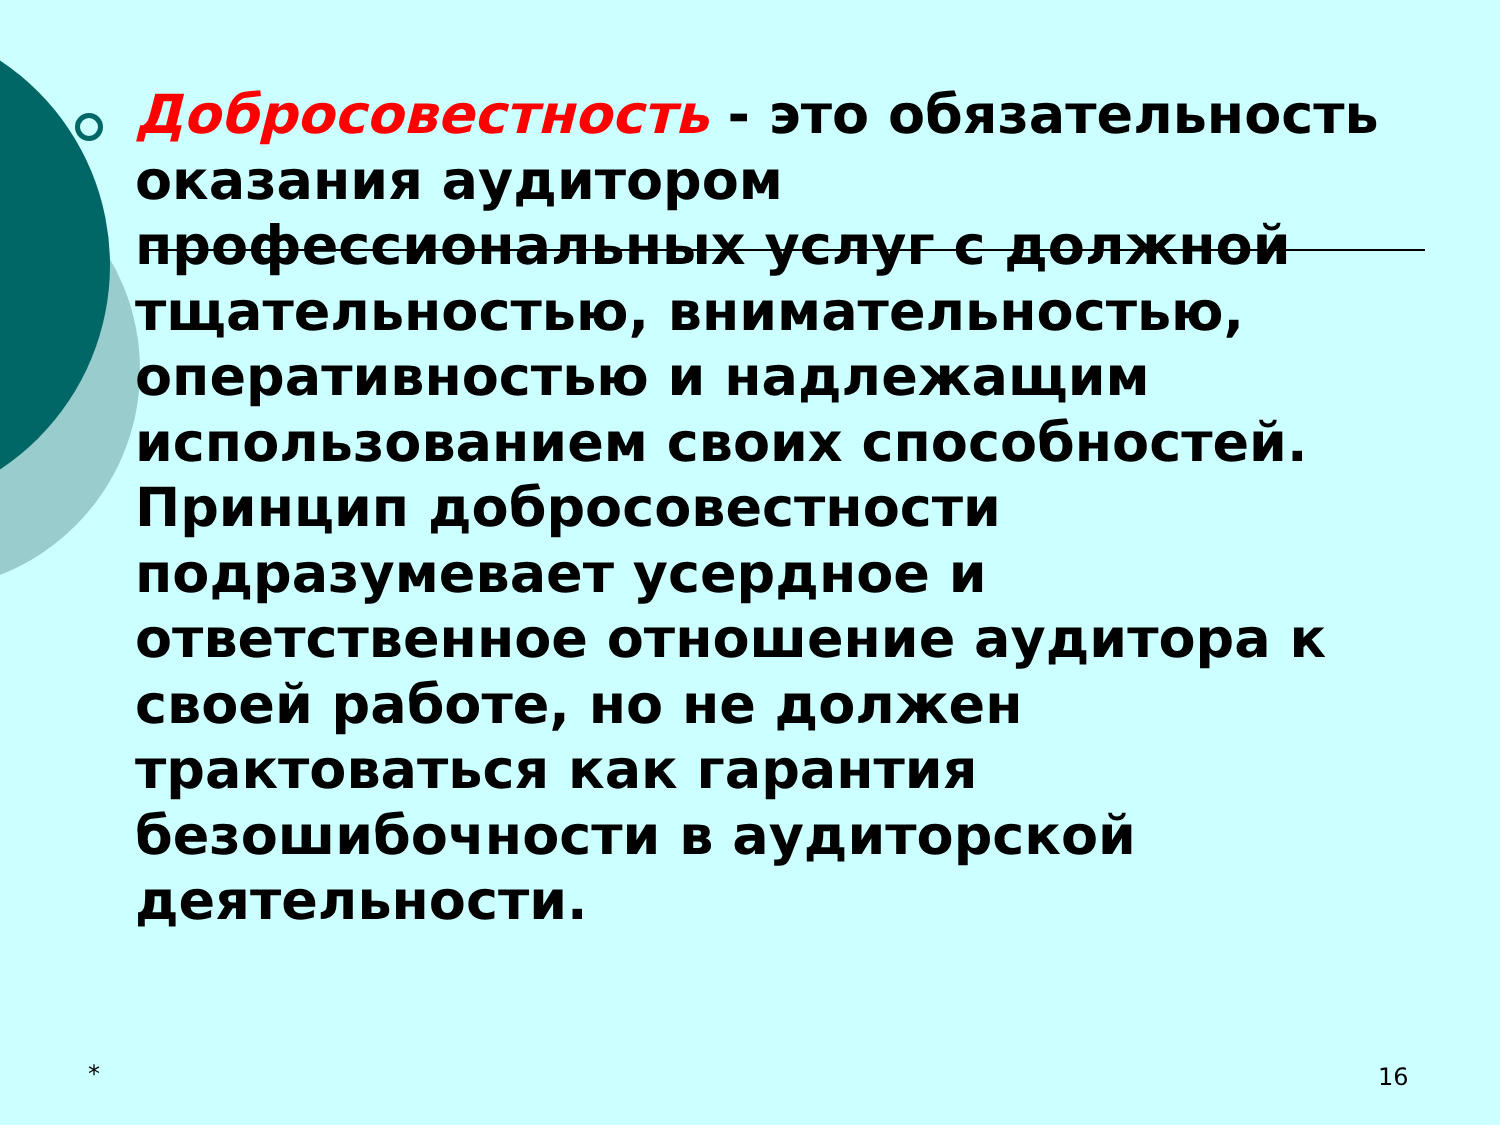Добросовестность - это обязательность оказания аудитором профессиональных услуг с должной тщательностью, внимательностью, оперативностью и надлежащим использованием своих способностей. Принцип добросовестности подразумевает усердное и ответственное отношение аудитора к своей работе, но не должен трактоваться как гарантия безошибочности в аудиторской деятельности.
* 16